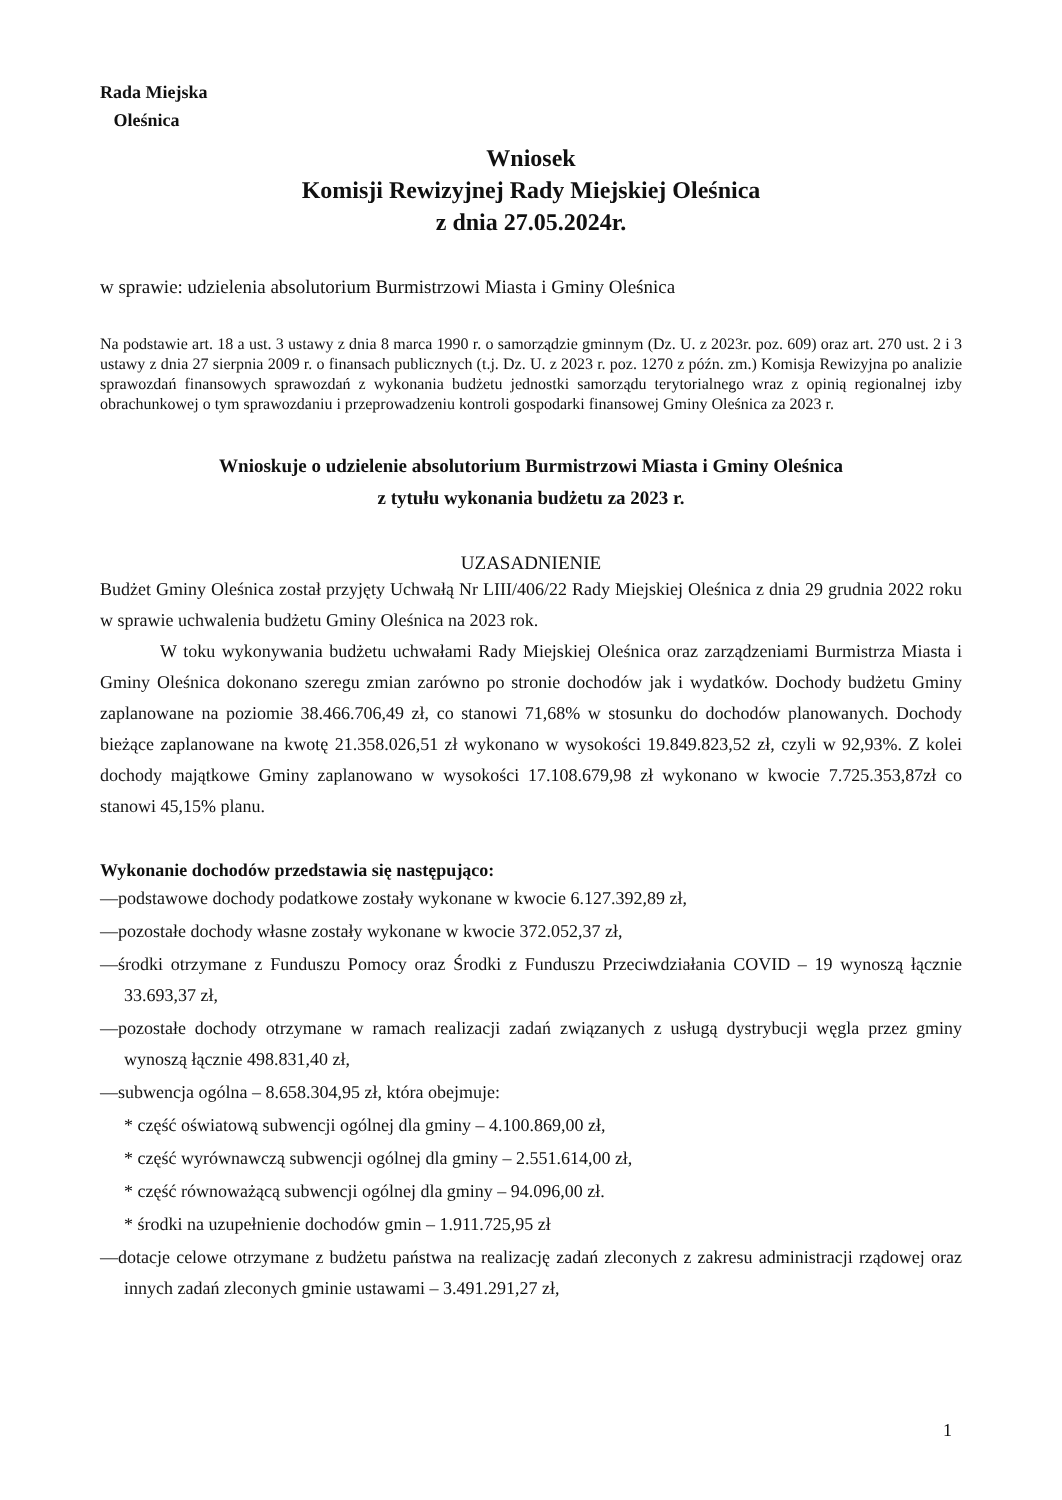Rada Miejska
Oleśnica
Wniosek
Komisji Rewizyjnej Rady Miejskiej Oleśnica
z dnia 27.05.2024r.
w sprawie: udzielenia absolutorium Burmistrzowi Miasta i Gminy Oleśnica
Na podstawie art. 18 a ust. 3 ustawy z dnia 8 marca 1990 r. o samorządzie gminnym (Dz. U. z 2023r. poz. 609) oraz art. 270 ust. 2 i 3 ustawy z dnia 27 sierpnia 2009 r. o finansach publicznych (t.j. Dz. U. z 2023 r. poz. 1270 z późn. zm.) Komisja Rewizyjna po analizie sprawozdań finansowych sprawozdań z wykonania budżetu jednostki samorządu terytorialnego wraz z opinią regionalnej izby obrachunkowej o tym sprawozdaniu i przeprowadzeniu kontroli gospodarki finansowej Gminy Oleśnica za 2023 r.
Wnioskuje o udzielenie absolutorium Burmistrzowi Miasta i Gminy Oleśnica
z tytułu wykonania budżetu za 2023 r.
UZASADNIENIE
Budżet Gminy Oleśnica został przyjęty Uchwałą Nr LIII/406/22 Rady Miejskiej Oleśnica z dnia 29 grudnia 2022 roku w sprawie uchwalenia budżetu Gminy Oleśnica na 2023 rok.
W toku wykonywania budżetu uchwałami Rady Miejskiej Oleśnica oraz zarządzeniami Burmistrza Miasta i Gminy Oleśnica dokonano szeregu zmian zarówno po stronie dochodów jak i wydatków. Dochody budżetu Gminy zaplanowane na poziomie 38.466.706,49 zł, co stanowi 71,68% w stosunku do dochodów planowanych. Dochody bieżące zaplanowane na kwotę 21.358.026,51 zł wykonano w wysokości 19.849.823,52 zł, czyli w 92,93%. Z kolei dochody majątkowe Gminy zaplanowano w wysokości 17.108.679,98 zł wykonano w kwocie 7.725.353,87zł co stanowi 45,15% planu.
Wykonanie dochodów przedstawia się następująco:
—podstawowe dochody podatkowe zostały wykonane w kwocie 6.127.392,89 zł,
—pozostałe dochody własne zostały wykonane w kwocie 372.052,37 zł,
—środki otrzymane z Funduszu Pomocy oraz Środki z Funduszu Przeciwdziałania COVID – 19 wynoszą łącznie 33.693,37 zł,
—pozostałe dochody otrzymane w ramach realizacji zadań związanych z usługą dystrybucji węgla przez gminy wynoszą łącznie 498.831,40 zł,
—subwencja ogólna – 8.658.304,95 zł, która obejmuje:
* część oświatową subwencji ogólnej dla gminy – 4.100.869,00 zł,
* część wyrównawczą subwencji ogólnej dla gminy – 2.551.614,00 zł,
* część równoważącą subwencji ogólnej dla gminy – 94.096,00 zł.
* środki na uzupełnienie dochodów gmin – 1.911.725,95 zł
—dotacje celowe otrzymane z budżetu państwa na realizację zadań zleconych z zakresu administracji rządowej oraz innych zadań zleconych gminie ustawami – 3.491.291,27 zł,
1